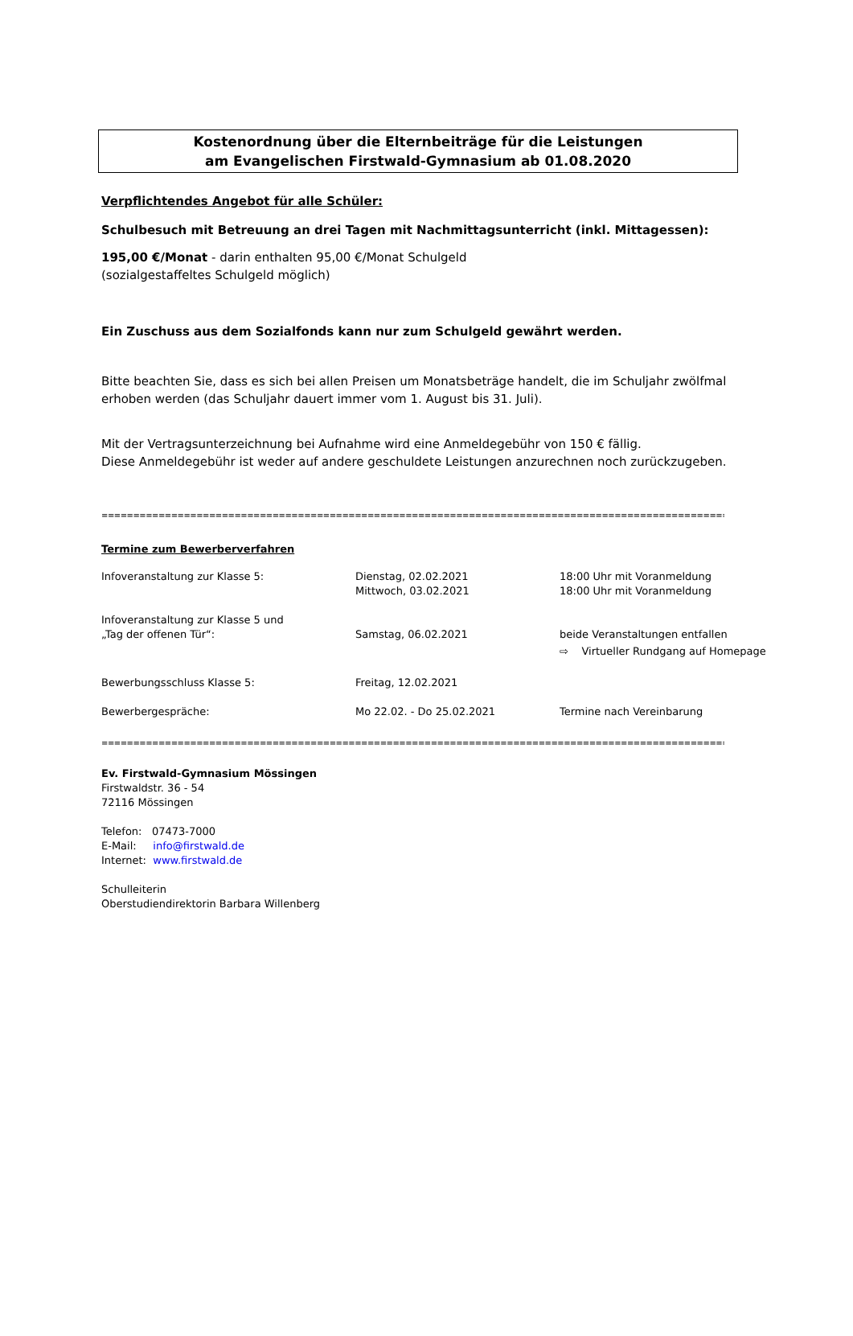Kostenordnung über die Elternbeiträge für die Leistungen
am Evangelischen Firstwald-Gymnasium ab 01.08.2020
Verpflichtendes Angebot für alle Schüler:
Schulbesuch mit Betreuung an drei Tagen mit Nachmittagsunterricht (inkl. Mittagessen):
195,00 €/Monat - darin enthalten 95,00 €/Monat Schulgeld
(sozialgestaffeltes Schulgeld möglich)
Ein Zuschuss aus dem Sozialfonds kann nur zum Schulgeld gewährt werden.
Bitte beachten Sie, dass es sich bei allen Preisen um Monatsbeträge handelt, die im Schuljahr zwölfmal erhoben werden (das Schuljahr dauert immer vom 1. August bis 31. Juli).
Mit der Vertragsunterzeichnung bei Aufnahme wird eine Anmeldegebühr von 150 € fällig.
Diese Anmeldegebühr ist weder auf andere geschuldete Leistungen anzurechnen noch zurückzugeben.
=====================================================================================================================
Termine zum Bewerberverfahren
| Infoveranstaltung zur Klasse 5: | Dienstag, 02.02.2021 Mittwoch, 03.02.2021 | 18:00 Uhr mit Voranmeldung 18:00 Uhr mit Voranmeldung |
| Infoveranstaltung zur Klasse 5 und „Tag der offenen Tür“: | Samstag, 06.02.2021 | beide Veranstaltungen entfallen ⇨ Virtueller Rundgang auf Homepage |
| Bewerbungsschluss Klasse 5: | Freitag, 12.02.2021 | |
| Bewerbergespräche: | Mo 22.02. - Do 25.02.2021 | Termine nach Vereinbarung |
=====================================================================================================================
Ev. Firstwald-Gymnasium Mössingen
Firstwaldstr. 36 - 54
72116 Mössingen
Telefon: 07473-7000
E-Mail: info@firstwald.de
Internet: www.firstwald.de
Schulleiterin
Oberstudiendirektorin Barbara Willenberg